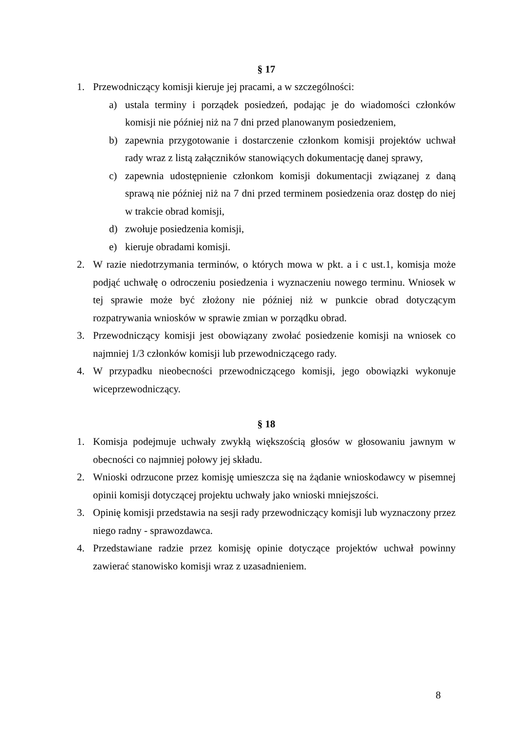§ 17
1. Przewodniczący komisji kieruje jej pracami, a w szczególności:
a) ustala terminy i porządek posiedzeń, podając je do wiadomości członków komisji nie później niż na 7 dni przed planowanym posiedzeniem,
b) zapewnia przygotowanie i dostarczenie członkom komisji projektów uchwał rady wraz z listą załączników stanowiących dokumentację danej sprawy,
c) zapewnia udostępnienie członkom komisji dokumentacji związanej z daną sprawą nie później niż na 7 dni przed terminem posiedzenia oraz dostęp do niej w trakcie obrad komisji,
d) zwołuje posiedzenia komisji,
e) kieruje obradami komisji.
2. W razie niedotrzymania terminów, o których mowa w pkt. a i c ust.1, komisja może podjąć uchwałę o odroczeniu posiedzenia i wyznaczeniu nowego terminu. Wniosek w tej sprawie może być złożony nie później niż w punkcie obrad dotyczącym rozpatrywania wniosków w sprawie zmian w porządku obrad.
3. Przewodniczący komisji jest obowiązany zwołać posiedzenie komisji na wniosek co najmniej 1/3 członków komisji lub przewodniczącego rady.
4. W przypadku nieobecności przewodniczącego komisji, jego obowiązki wykonuje wiceprzewodniczący.
§ 18
1. Komisja podejmuje uchwały zwykłą większością głosów w głosowaniu jawnym w obecności co najmniej połowy jej składu.
2. Wnioski odrzucone przez komisję umieszcza się na żądanie wnioskodawcy w pisemnej opinii komisji dotyczącej projektu uchwały jako wnioski mniejszości.
3. Opinię komisji przedstawia na sesji rady przewodniczący komisji lub wyznaczony przez niego radny - sprawozdawca.
4. Przedstawiane radzie przez komisję opinie dotyczące projektów uchwał powinny zawierać stanowisko komisji wraz z uzasadnieniem.
8